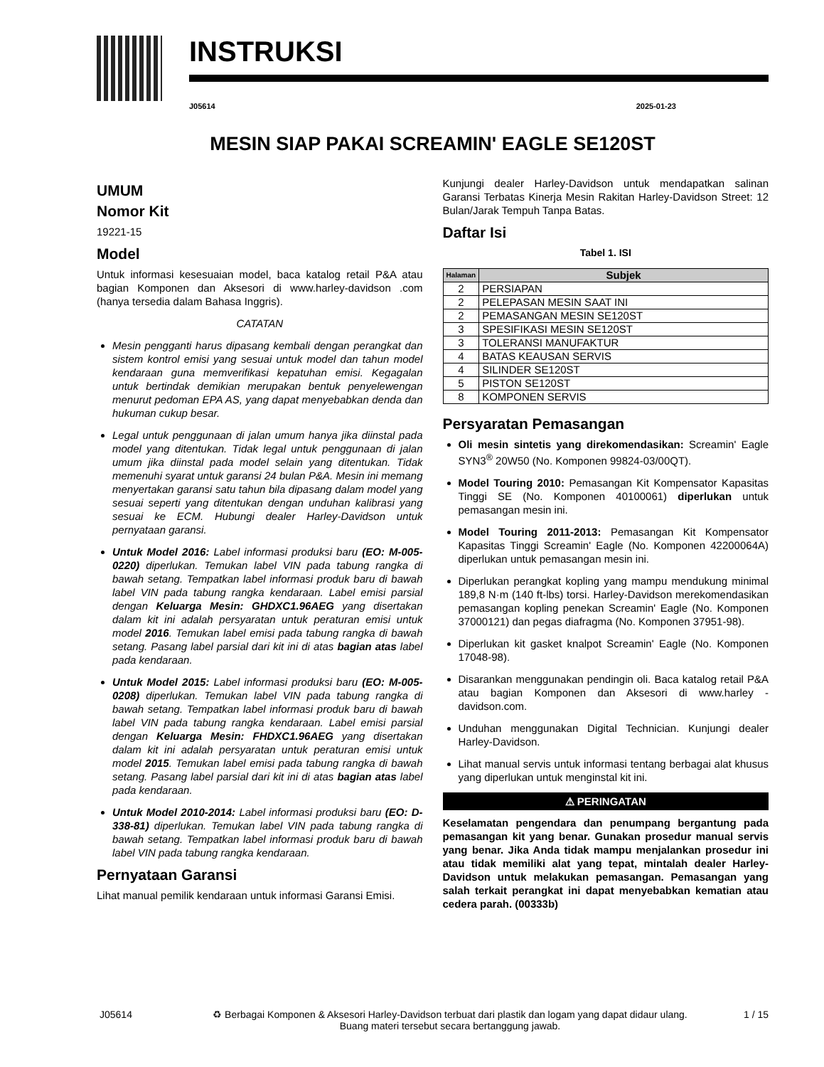INSTRUKSI
J05614 2025-01-23
MESIN SIAP PAKAI SCREAMIN' EAGLE SE120ST
UMUM
Nomor Kit
19221-15
Model
Untuk informasi kesesuaian model, baca katalog retail P&A atau bagian Komponen dan Aksesori di www.harley-davidson .com (hanya tersedia dalam Bahasa Inggris).
CATATAN
Mesin pengganti harus dipasang kembali dengan perangkat dan sistem kontrol emisi yang sesuai untuk model dan tahun model kendaraan guna memverifikasi kepatuhan emisi. Kegagalan untuk bertindak demikian merupakan bentuk penyelewengan menurut pedoman EPA AS, yang dapat menyebabkan denda dan hukuman cukup besar.
Legal untuk penggunaan di jalan umum hanya jika diinstal pada model yang ditentukan. Tidak legal untuk penggunaan di jalan umum jika diinstal pada model selain yang ditentukan. Tidak memenuhi syarat untuk garansi 24 bulan P&A. Mesin ini memang menyertakan garansi satu tahun bila dipasang dalam model yang sesuai seperti yang ditentukan dengan unduhan kalibrasi yang sesuai ke ECM. Hubungi dealer Harley-Davidson untuk pernyataan garansi.
Untuk Model 2016: Label informasi produksi baru (EO: M-005-0220) diperlukan. Temukan label VIN pada tabung rangka di bawah setang. Tempatkan label informasi produk baru di bawah label VIN pada tabung rangka kendaraan. Label emisi parsial dengan Keluarga Mesin: GHDXC1.96AEG yang disertakan dalam kit ini adalah persyaratan untuk peraturan emisi untuk model 2016. Temukan label emisi pada tabung rangka di bawah setang. Pasang label parsial dari kit ini di atas bagian atas label pada kendaraan.
Untuk Model 2015: Label informasi produksi baru (EO: M-005-0208) diperlukan. Temukan label VIN pada tabung rangka di bawah setang. Tempatkan label informasi produk baru di bawah label VIN pada tabung rangka kendaraan. Label emisi parsial dengan Keluarga Mesin: FHDXC1.96AEG yang disertakan dalam kit ini adalah persyaratan untuk peraturan emisi untuk model 2015. Temukan label emisi pada tabung rangka di bawah setang. Pasang label parsial dari kit ini di atas bagian atas label pada kendaraan.
Untuk Model 2010-2014: Label informasi produksi baru (EO: D-338-81) diperlukan. Temukan label VIN pada tabung rangka di bawah setang. Tempatkan label informasi produk baru di bawah label VIN pada tabung rangka kendaraan.
Pernyataan Garansi
Lihat manual pemilik kendaraan untuk informasi Garansi Emisi.
Kunjungi dealer Harley-Davidson untuk mendapatkan salinan Garansi Terbatas Kinerja Mesin Rakitan Harley-Davidson Street: 12 Bulan/Jarak Tempuh Tanpa Batas.
Daftar Isi
Tabel 1. ISI
| Halaman | Subjek |
| --- | --- |
| 2 | PERSIAPAN |
| 2 | PELEPASAN MESIN SAAT INI |
| 2 | PEMASANGAN MESIN SE120ST |
| 3 | SPESIFIKASI MESIN SE120ST |
| 3 | TOLERANSI MANUFAKTUR |
| 4 | BATAS KEAUSAN SERVIS |
| 4 | SILINDER SE120ST |
| 5 | PISTON SE120ST |
| 8 | KOMPONEN SERVIS |
Persyaratan Pemasangan
Oli mesin sintetis yang direkomendasikan: Screamin' Eagle SYN3<sup>®</sup> 20W50 (No. Komponen 99824-03/00QT).
Model Touring 2010: Pemasangan Kit Kompensator Kapasitas Tinggi SE (No. Komponen 40100061) diperlukan untuk pemasangan mesin ini.
Model Touring 2011-2013: Pemasangan Kit Kompensator Kapasitas Tinggi Screamin' Eagle (No. Komponen 42200064A) diperlukan untuk pemasangan mesin ini.
Diperlukan perangkat kopling yang mampu mendukung minimal 189,8 N·m (140 ft-lbs) torsi. Harley-Davidson merekomendasikan pemasangan kopling penekan Screamin' Eagle (No. Komponen 37000121) dan pegas diafragma (No. Komponen 37951-98).
Diperlukan kit gasket knalpot Screamin' Eagle (No. Komponen 17048-98).
Disarankan menggunakan pendingin oli. Baca katalog retail P&A atau bagian Komponen dan Aksesori di www.harley -davidson.com.
Unduhan menggunakan Digital Technician. Kunjungi dealer Harley-Davidson.
Lihat manual servis untuk informasi tentang berbagai alat khusus yang diperlukan untuk menginstal kit ini.
⚠ PERINGATAN
Keselamatan pengendara dan penumpang bergantung pada pemasangan kit yang benar. Gunakan prosedur manual servis yang benar. Jika Anda tidak mampu menjalankan prosedur ini atau tidak memiliki alat yang tepat, mintalah dealer Harley-Davidson untuk melakukan pemasangan. Pemasangan yang salah terkait perangkat ini dapat menyebabkan kematian atau cedera parah. (00333b)
J05614 ♻ Berbagai Komponen & Aksesori Harley-Davidson terbuat dari plastik dan logam yang dapat didaur ulang.
Buang materi tersebut secara bertanggung jawab. 1 / 15